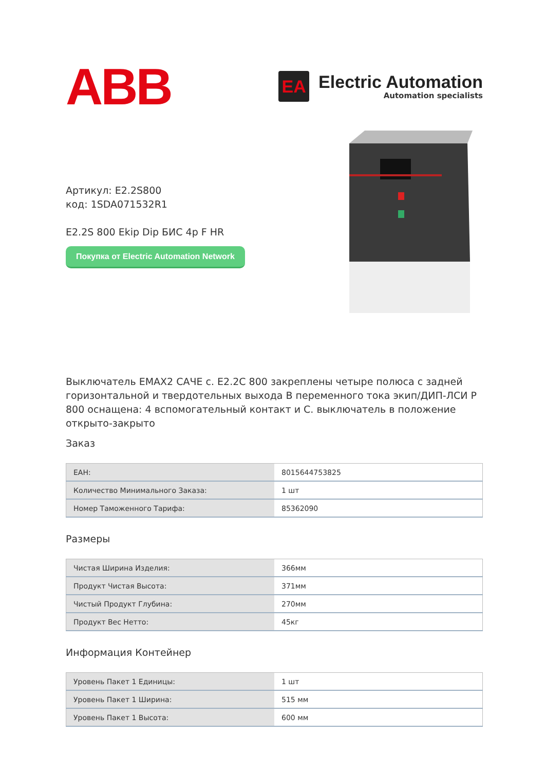ABB
EA
Electric Automation
Automation specialists
Артикул: E2.2S800
код: 1SDA071532R1
E2.2S 800 Ekip Dip БИС 4p F HR
Покупка от Electric Automation Network
Выключатель EMAX2 САЧЕ с. E2.2C 800 закреплены четыре полюса с задней горизонтальной и твердотельных выхода В переменного тока экип/ДИП-ЛСИ Р 800 оснащена: 4 вспомогательный контакт и С. выключатель в положение открыто-закрыто
Заказ
| ЕАН: | 8015644753825 |
| Количество Минимального Заказа: | 1 шт |
| Номер Таможенного Тарифа: | 85362090 |
Размеры
| Чистая Ширина Изделия: | 366мм |
| Продукт Чистая Высота: | 371мм |
| Чистый Продукт Глубина: | 270мм |
| Продукт Вес Нетто: | 45кг |
Информация Контейнер
| Уровень Пакет 1 Единицы: | 1 шт |
| Уровень Пакет 1 Ширина: | 515 мм |
| Уровень Пакет 1 Высота: | 600 мм |